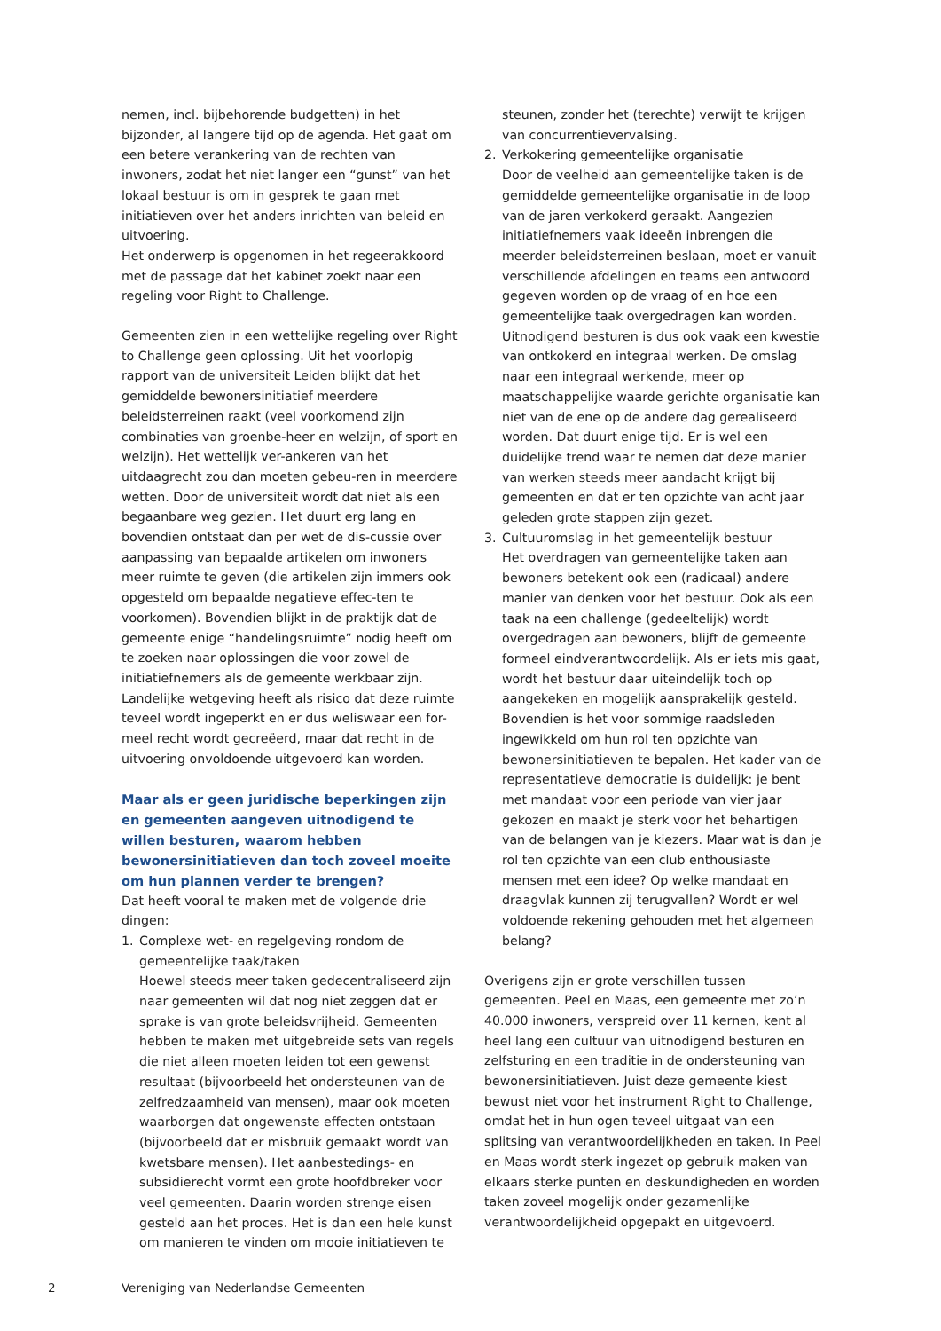nemen, incl. bijbehorende budgetten) in het bijzonder, al langere tijd op de agenda. Het gaat om een betere verankering van de rechten van inwoners, zodat het niet langer een “gunst” van het lokaal bestuur is om in gesprek te gaan met initiatieven over het anders inrichten van beleid en uitvoering.
Het onderwerp is opgenomen in het regeerakkoord met de passage dat het kabinet zoekt naar een regeling voor Right to Challenge.
Gemeenten zien in een wettelijke regeling over Right to Challenge geen oplossing. Uit het voorlopig rapport van de universiteit Leiden blijkt dat het gemiddelde bewonersinitiatief meerdere beleidsterreinen raakt (veel voorkomend zijn combinaties van groenbe-heer en welzijn, of sport en welzijn). Het wettelijk ver-ankeren van het uitdaagrecht zou dan moeten gebeu-ren in meerdere wetten. Door de universiteit wordt dat niet als een begaanbare weg gezien. Het duurt erg lang en bovendien ontstaat dan per wet de dis-cussie over aanpassing van bepaalde artikelen om inwoners meer ruimte te geven (die artikelen zijn immers ook opgesteld om bepaalde negatieve effec-ten te voorkomen). Bovendien blijkt in de praktijk dat de gemeente enige “handelingsruimte” nodig heeft om te zoeken naar oplossingen die voor zowel de initiatiefnemers als de gemeente werkbaar zijn. Landelijke wetgeving heeft als risico dat deze ruimte teveel wordt ingeperkt en er dus weliswaar een for-meel recht wordt gecreëerd, maar dat recht in de uitvoering onvoldoende uitgevoerd kan worden.
Maar als er geen juridische beperkingen zijn en gemeenten aangeven uitnodigend te willen besturen, waarom hebben bewonersinitiatieven dan toch zoveel moeite om hun plannen verder te brengen?
Dat heeft vooral te maken met de volgende drie dingen:
1. Complexe wet- en regelgeving rondom de gemeentelijke taak/taken
Hoewel steeds meer taken gedecentraliseerd zijn naar gemeenten wil dat nog niet zeggen dat er sprake is van grote beleidsvrijheid. Gemeenten hebben te maken met uitgebreide sets van regels die niet alleen moeten leiden tot een gewenst resultaat (bijvoorbeeld het ondersteunen van de zelfredzaamheid van mensen), maar ook moeten waarborgen dat ongewenste effecten ontstaan (bijvoorbeeld dat er misbruik gemaakt wordt van kwetsbare mensen). Het aanbestedings- en subsidierecht vormt een grote hoofdbreker voor veel gemeenten. Daarin worden strenge eisen gesteld aan het proces. Het is dan een hele kunst om manieren te vinden om mooie initiatieven te
steunen, zonder het (terechte) verwijt te krijgen van concurrentievervalsing.
2. Verkokering gemeentelijke organisatie
Door de veelheid aan gemeentelijke taken is de gemiddelde gemeentelijke organisatie in de loop van de jaren verkokerd geraakt. Aangezien initiatiefnemers vaak ideeën inbrengen die meerder beleidsterreinen beslaan, moet er vanuit verschillende afdelingen en teams een antwoord gegeven worden op de vraag of en hoe een gemeentelijke taak overgedragen kan worden. Uitnodigend besturen is dus ook vaak een kwestie van ontkokerd en integraal werken. De omslag naar een integraal werkende, meer op maatschappelijke waarde gerichte organisatie kan niet van de ene op de andere dag gerealiseerd worden. Dat duurt enige tijd. Er is wel een duidelijke trend waar te nemen dat deze manier van werken steeds meer aandacht krijgt bij gemeenten en dat er ten opzichte van acht jaar geleden grote stappen zijn gezet.
3. Cultuuromslag in het gemeentelijk bestuur
Het overdragen van gemeentelijke taken aan bewoners betekent ook een (radicaal) andere manier van denken voor het bestuur. Ook als een taak na een challenge (gedeeltelijk) wordt overgedragen aan bewoners, blijft de gemeente formeel eindverantwoordelijk. Als er iets mis gaat, wordt het bestuur daar uiteindelijk toch op aangekeken en mogelijk aansprakelijk gesteld.
Bovendien is het voor sommige raadsleden ingewikkeld om hun rol ten opzichte van bewonersinitiatieven te bepalen. Het kader van de representatieve democratie is duidelijk: je bent met mandaat voor een periode van vier jaar gekozen en maakt je sterk voor het behartigen van de belangen van je kiezers. Maar wat is dan je rol ten opzichte van een club enthousiaste mensen met een idee? Op welke mandaat en draagvlak kunnen zij terugvallen? Wordt er wel voldoende rekening gehouden met het algemeen belang?
Overigens zijn er grote verschillen tussen gemeenten. Peel en Maas, een gemeente met zo’n 40.000 inwoners, verspreid over 11 kernen, kent al heel lang een cultuur van uitnodigend besturen en zelfsturing en een traditie in de ondersteuning van bewonersinitiatieven. Juist deze gemeente kiest bewust niet voor het instrument Right to Challenge, omdat het in hun ogen teveel uitgaat van een splitsing van verantwoordelijkheden en taken. In Peel en Maas wordt sterk ingezet op gebruik maken van elkaars sterke punten en deskundigheden en worden taken zoveel mogelijk onder gezamenlijke verantwoordelijkheid opgepakt en uitgevoerd.
2 Vereniging van Nederlandse Gemeenten